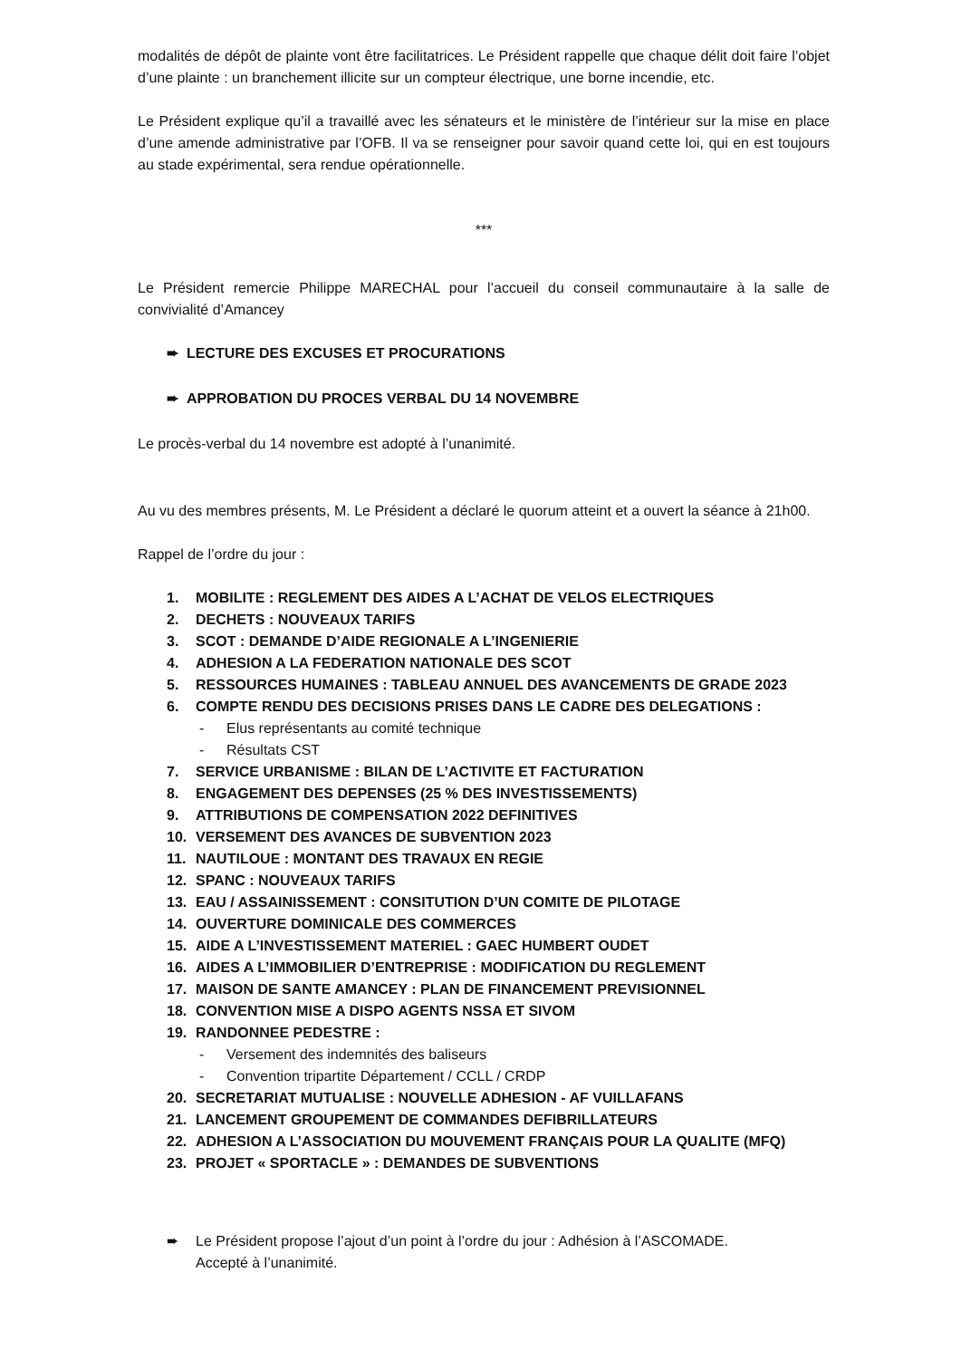modalités de dépôt de plainte vont être facilitatrices. Le Président rappelle que chaque délit doit faire l’objet d’une plainte : un branchement illicite sur un compteur électrique, une borne incendie, etc.
Le Président explique qu’il a travaillé avec les sénateurs et le ministère de l’intérieur sur la mise en place d’une amende administrative par l’OFB. Il va se renseigner pour savoir quand cette loi, qui en est toujours au stade expérimental, sera rendue opérationnelle.
***
Le Président remercie Philippe MARECHAL pour l’accueil du conseil communautaire à la salle de convivialité d’Amancey
➨ LECTURE DES EXCUSES ET PROCURATIONS
➨ APPROBATION DU PROCES VERBAL DU 14 NOVEMBRE
Le procès-verbal du 14 novembre est adopté à l’unanimité.
Au vu des membres présents, M. Le Président a déclaré le quorum atteint et a ouvert la séance à 21h00.
Rappel de l’ordre du jour :
1. MOBILITE : REGLEMENT DES AIDES A L’ACHAT DE VELOS ELECTRIQUES
2. DECHETS : NOUVEAUX TARIFS
3. SCOT : DEMANDE D’AIDE REGIONALE A L’INGENIERIE
4. ADHESION A LA FEDERATION NATIONALE DES SCOT
5. RESSOURCES HUMAINES : TABLEAU ANNUEL DES AVANCEMENTS DE GRADE 2023
6. COMPTE RENDU DES DECISIONS PRISES DANS LE CADRE DES DELEGATIONS :
- Elus représentants au comité technique
- Résultats CST
7. SERVICE URBANISME : BILAN DE L’ACTIVITE ET FACTURATION
8. ENGAGEMENT DES DEPENSES (25 % DES INVESTISSEMENTS)
9. ATTRIBUTIONS DE COMPENSATION 2022 DEFINITIVES
10. VERSEMENT DES AVANCES DE SUBVENTION 2023
11. NAUTILOUE : MONTANT DES TRAVAUX EN REGIE
12. SPANC : NOUVEAUX TARIFS
13. EAU / ASSAINISSEMENT : CONSITUTION D’UN COMITE DE PILOTAGE
14. OUVERTURE DOMINICALE DES COMMERCES
15. AIDE A L’INVESTISSEMENT MATERIEL : GAEC HUMBERT OUDET
16. AIDES A L’IMMOBILIER D’ENTREPRISE : MODIFICATION DU REGLEMENT
17. MAISON DE SANTE AMANCEY : PLAN DE FINANCEMENT PREVISIONNEL
18. CONVENTION MISE A DISPO AGENTS NSSA ET SIVOM
19. RANDONNEE PEDESTRE :
- Versement des indemnités des baliseurs
- Convention tripartite Département / CCLL / CRDP
20. SECRETARIAT MUTUALISE : NOUVELLE ADHESION - AF VUILLAFANS
21. LANCEMENT GROUPEMENT DE COMMANDES DEFIBRILLATEURS
22. ADHESION A L’ASSOCIATION DU MOUVEMENT FRANÇAIS POUR LA QUALITE (MFQ)
23. PROJET « SPORTACLE » : DEMANDES DE SUBVENTIONS
➨ Le Président propose l’ajout d’un point à l’ordre du jour : Adhésion à l’ASCOMADE.
Accepté à l’unanimité.